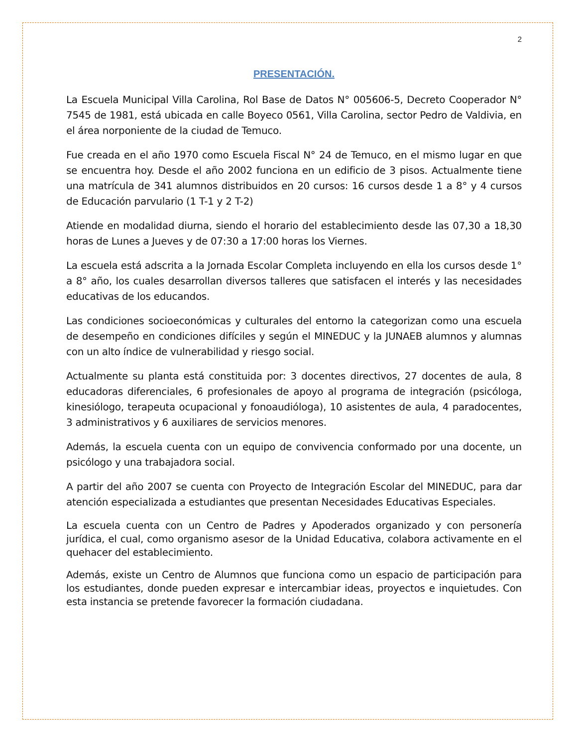2
PRESENTACIÓN.
La Escuela Municipal Villa Carolina, Rol Base de Datos N° 005606-5, Decreto Cooperador N° 7545 de 1981, está ubicada en calle Boyeco 0561, Villa Carolina, sector Pedro de Valdivia, en el área norponiente de la ciudad de Temuco.
Fue creada en el año 1970 como Escuela Fiscal N° 24 de Temuco, en el mismo lugar en que se encuentra hoy. Desde el año 2002 funciona en un edificio de 3 pisos. Actualmente tiene una matrícula de 341 alumnos distribuidos en 20 cursos: 16 cursos desde 1 a 8° y 4 cursos de Educación parvulario (1 T-1 y 2 T-2)
Atiende en modalidad diurna, siendo el horario del establecimiento desde las 07,30 a 18,30 horas de Lunes a Jueves y de 07:30 a 17:00 horas los Viernes.
La escuela está adscrita a la Jornada Escolar Completa incluyendo en ella los cursos desde 1° a 8° año, los cuales desarrollan diversos talleres que satisfacen el interés y las necesidades educativas de los educandos.
Las condiciones socioeconómicas y culturales del entorno la categorizan como una escuela de desempeño en condiciones difíciles y según el MINEDUC y la JUNAEB alumnos y alumnas con un alto índice de vulnerabilidad y riesgo social.
Actualmente su planta está constituida por: 3 docentes directivos, 27 docentes de aula, 8 educadoras diferenciales, 6 profesionales de apoyo al programa de integración (psicóloga, kinesiólogo, terapeuta ocupacional y fonoaudióloga), 10 asistentes de aula, 4 paradocentes, 3 administrativos y 6 auxiliares de servicios menores.
Además, la escuela cuenta con un equipo de convivencia conformado por una docente, un psicólogo y una trabajadora social.
A partir del año 2007 se cuenta con Proyecto de Integración Escolar del MINEDUC, para dar atención especializada a estudiantes que presentan Necesidades Educativas Especiales.
La escuela cuenta con un Centro de Padres y Apoderados organizado y con personería jurídica, el cual, como organismo asesor de la Unidad Educativa, colabora activamente en el quehacer del establecimiento.
Además, existe un Centro de Alumnos que funciona como un espacio de participación para los estudiantes, donde pueden expresar e intercambiar ideas, proyectos e inquietudes. Con esta instancia se pretende favorecer la formación ciudadana.